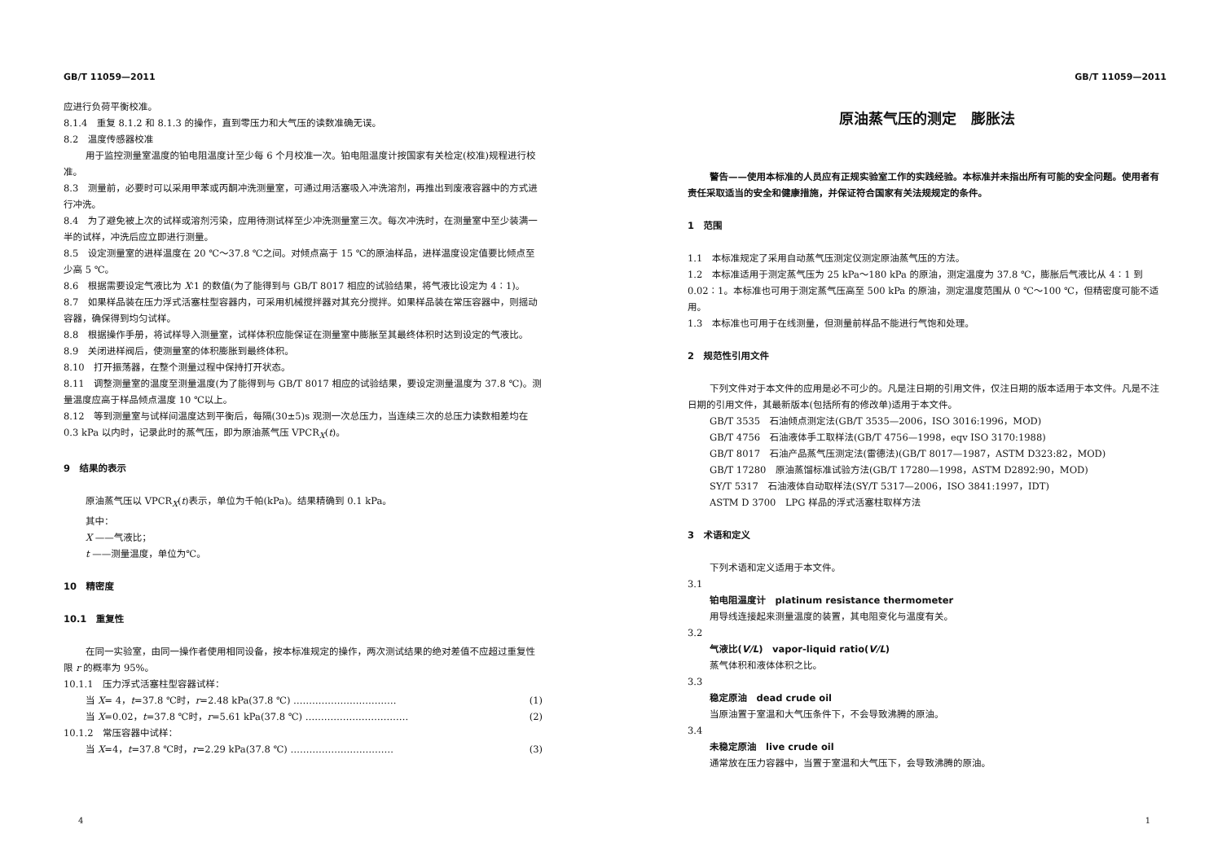GB/T 11059—2011
应进行负荷平衡校准。
8.1.4　重复 8.1.2 和 8.1.3 的操作，直到零压力和大气压的读数准确无误。
8.2　温度传感器校准
用于监控测量室温度的铂电阻温度计至少每 6 个月校准一次。铂电阻温度计按国家有关检定(校准)规程进行校准。
8.3　测量前，必要时可以采用甲苯或丙酮冲洗测量室，可通过用活塞吸入冲洗溶剂，再推出到废液容器中的方式进行冲洗。
8.4　为了避免被上次的试样或溶剂污染，应用待测试样至少冲洗测量室三次。每次冲洗时，在测量室中至少装满一半的试样，冲洗后应立即进行测量。
8.5　设定测量室的进样温度在 20 ℃～37.8 ℃之间。对倾点高于 15 ℃的原油样品，进样温度设定值要比倾点至少高 5 ℃。
8.6　根据需要设定气液比为 X∶1 的数值(为了能得到与 GB/T 8017 相应的试验结果，将气液比设定为 4∶1)。
8.7　如果样品装在压力浮式活塞柱型容器内，可采用机械搅拌器对其充分搅拌。如果样品装在常压容器中，则摇动容器，确保得到均匀试样。
8.8　根据操作手册，将试样导入测量室，试样体积应能保证在测量室中膨胀至其最终体积时达到设定的气液比。
8.9　关闭进样阀后，使测量室的体积膨胀到最终体积。
8.10　打开振荡器，在整个测量过程中保持打开状态。
8.11　调整测量室的温度至测量温度(为了能得到与 GB/T 8017 相应的试验结果，要设定测量温度为 37.8 ℃)。测量温度应高于样品倾点温度 10 ℃以上。
8.12　等到测量室与试样间温度达到平衡后，每隔(30±5)s 观测一次总压力，当连续三次的总压力读数相差均在 0.3 kPa 以内时，记录此时的蒸气压，即为原油蒸气压 VPCR<sub>X</sub>(t)。
9　结果的表示
原油蒸气压以 VPCR<sub>X</sub>(t)表示，单位为千帕(kPa)。结果精确到 0.1 kPa。
其中：
X ——气液比；
t ——测量温度，单位为℃。
10　精密度
10.1　重复性
在同一实验室，由同一操作者使用相同设备，按本标准规定的操作，两次测试结果的绝对差值不应超过重复性限 r 的概率为 95%。
10.1.1　压力浮式活塞柱型容器试样：
当 X= 4，t=37.8 ℃时，r=2.48 kPa(37.8 ℃) …………………………… (1)
当 X=0.02，t=37.8 ℃时，r=5.61 kPa(37.8 ℃) …………………………… (2)
10.1.2　常压容器中试样：
当 X=4，t=37.8 ℃时，r=2.29 kPa(37.8 ℃) …………………………… (3)
4
GB/T 11059—2011
原油蒸气压的测定　膨胀法
警告——使用本标准的人员应有正规实验室工作的实践经验。本标准并未指出所有可能的安全问题。使用者有责任采取适当的安全和健康措施，并保证符合国家有关法规规定的条件。
1　范围
1.1　本标准规定了采用自动蒸气压测定仪测定原油蒸气压的方法。
1.2　本标准适用于测定蒸气压为 25 kPa～180 kPa 的原油，测定温度为 37.8 ℃，膨胀后气液比从 4∶1 到 0.02∶1。本标准也可用于测定蒸气压高至 500 kPa 的原油，测定温度范围从 0 ℃～100 ℃，但精密度可能不适用。
1.3　本标准也可用于在线测量，但测量前样品不能进行气饱和处理。
2　规范性引用文件
下列文件对于本文件的应用是必不可少的。凡是注日期的引用文件，仅注日期的版本适用于本文件。凡是不注日期的引用文件，其最新版本(包括所有的修改单)适用于本文件。
GB/T 3535　石油倾点测定法(GB/T 3535—2006，ISO 3016:1996，MOD)
GB/T 4756　石油液体手工取样法(GB/T 4756—1998，eqv ISO 3170:1988)
GB/T 8017　石油产品蒸气压测定法(雷德法)(GB/T 8017—1987，ASTM D323:82，MOD)
GB/T 17280　原油蒸馏标准试验方法(GB/T 17280—1998，ASTM D2892:90，MOD)
SY/T 5317　石油液体自动取样法(SY/T 5317—2006，ISO 3841:1997，IDT)
ASTM D 3700　LPG 样品的浮式活塞柱取样方法
3　术语和定义
下列术语和定义适用于本文件。
3.1
铂电阻温度计　platinum resistance thermometer
用导线连接起来测量温度的装置，其电阻变化与温度有关。
3.2
气液比(V/L)　vapor-liquid ratio(V/L)
蒸气体积和液体体积之比。
3.3
稳定原油　dead crude oil
当原油置于室温和大气压条件下，不会导致沸腾的原油。
3.4
未稳定原油　live crude oil
通常放在压力容器中，当置于室温和大气压下，会导致沸腾的原油。
1